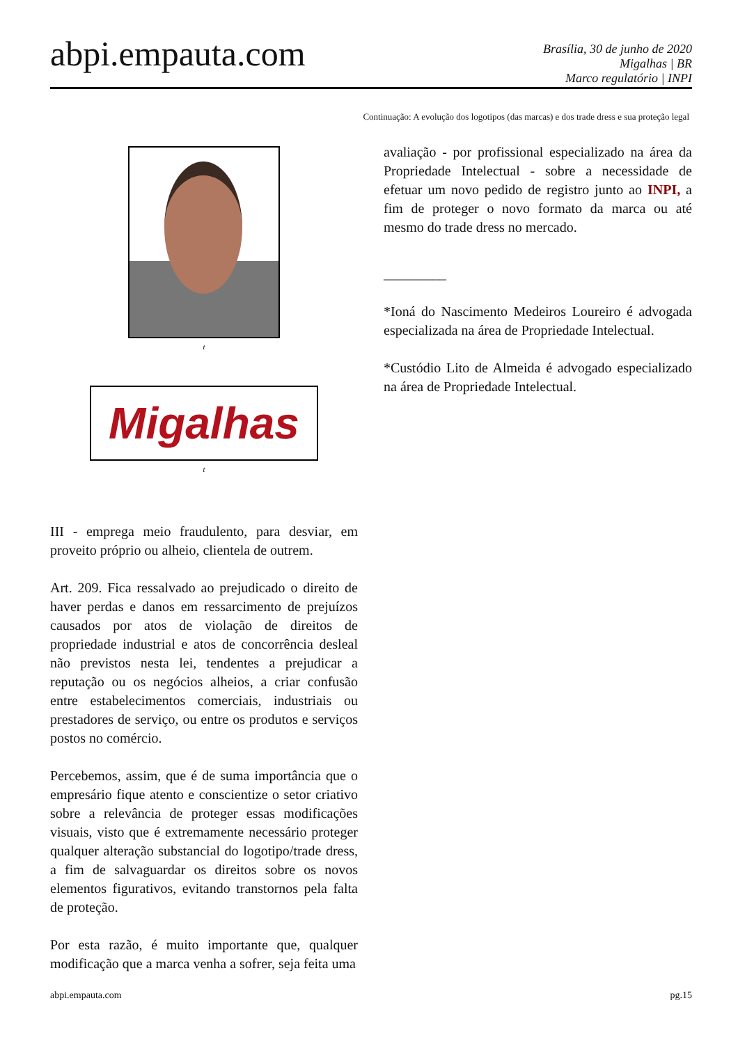abpi.empauta.com
Brasília, 30 de junho de 2020
Migalhas | BR
Marco regulatório | INPI
Continuação: A evolução dos logotipos (das marcas) e dos trade dress e sua proteção legal
t
Migalhas
t
III - emprega meio fraudulento, para desviar, em proveito próprio ou alheio, clientela de outrem.
Art. 209. Fica ressalvado ao prejudicado o direito de haver perdas e danos em ressarcimento de prejuízos causados por atos de violação de direitos de propriedade industrial e atos de concorrência desleal não previstos nesta lei, tendentes a prejudicar a reputação ou os negócios alheios, a criar confusão entre estabelecimentos comerciais, industriais ou prestadores de serviço, ou entre os produtos e serviços postos no comércio.
Percebemos, assim, que é de suma importância que o empresário fique atento e conscientize o setor criativo sobre a relevância de proteger essas modificações visuais, visto que é extremamente necessário proteger qualquer alteração substancial do logotipo/trade dress, a fim de salvaguardar os direitos sobre os novos elementos figurativos, evitando transtornos pela falta de proteção.
Por esta razão, é muito importante que, qualquer modificação que a marca venha a sofrer, seja feita uma
avaliação - por profissional especializado na área da Propriedade Intelectual - sobre a necessidade de efetuar um novo pedido de registro junto ao INPI, a fim de proteger o novo formato da marca ou até mesmo do trade dress no mercado.
_________
*Ioná do Nascimento Medeiros Loureiro é advogada especializada na área de Propriedade Intelectual.
*Custódio Lito de Almeida é advogado especializado na área de Propriedade Intelectual.
abpi.empauta.com pg.15